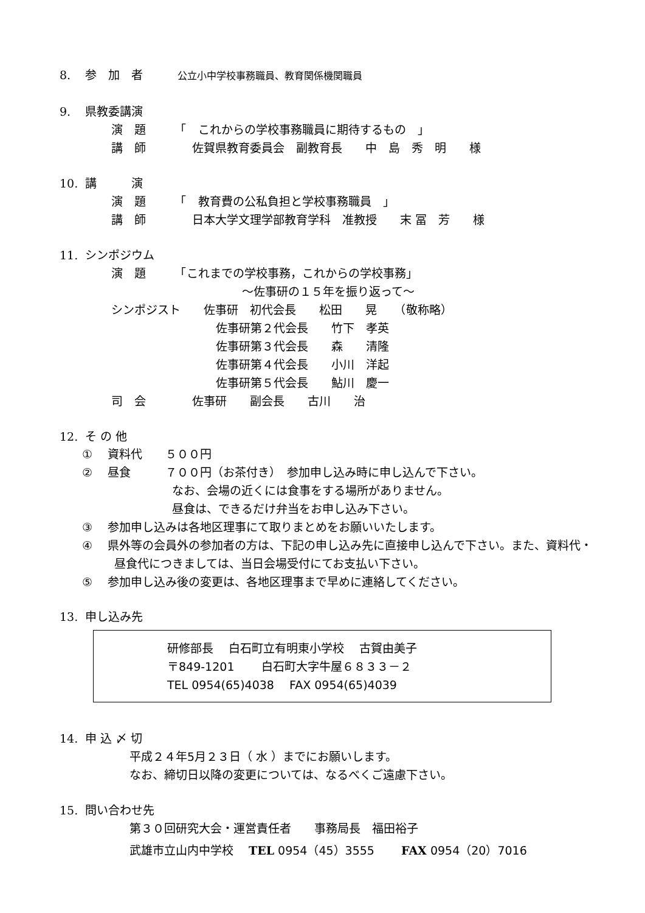8. 参　加　者　　　公立小中学校事務職員、教育関係機関職員
9. 県教委講演
演　題　　　「　これからの学校事務職員に期待するもの　」
講　師　　　　佐賀県教育委員会　副教育長　　中　島　秀　明　　様
10. 講　　　演
演　題　　　「　教育費の公私負担と学校事務職員　」
講　師　　　　日本大学文理学部教育学科　准教授　　末 冨　芳　　様
11. シンポジウム
演　題　　　「これまでの学校事務，これからの学校事務」
～佐事研の１５年を振り返って～
シンポジスト　　佐事研　初代会長　　松田　　晃　　（敬称略）
佐事研第２代会長　　竹下　孝英
佐事研第３代会長　　森　　清隆
佐事研第４代会長　　小川　洋起
佐事研第５代会長　　鮎川　慶一
司　会　　　　佐事研　　副会長　　古川　　治
12. そ の 他
①　 資料代　　５００円
②　 昼食　　　７００円（お茶付き）　参加申し込み時に申し込んで下さい。
なお、会場の近くには食事をする場所がありません。
昼食は、できるだけ弁当をお申し込み下さい。
③　 参加申し込みは各地区理事にて取りまとめをお願いいたします。
④　 県外等の会員外の参加者の方は、下記の申し込み先に直接申し込んで下さい。また、資料代・
昼食代につきましては、当日会場受付にてお支払い下さい。
⑤　 参加申し込み後の変更は、各地区理事まで早めに連絡してください。
13. 申し込み先
研修部長　 白石町立有明東小学校　 古賀由美子
〒849-1201　　 白石町大字牛屋６８３３－２
TEL 0954(65)4038　 FAX 0954(65)4039
14. 申 込 〆 切
平成２４年5月２３日（ 水 ）までにお願いします。
なお、締切日以降の変更については、なるべくご遠慮下さい。
15. 問い合わせ先
第３０回研究大会・運営責任者　　事務局長　福田裕子
武雄市立山内中学校　 TEL 0954（45）3555　　 FAX 0954（20）7016